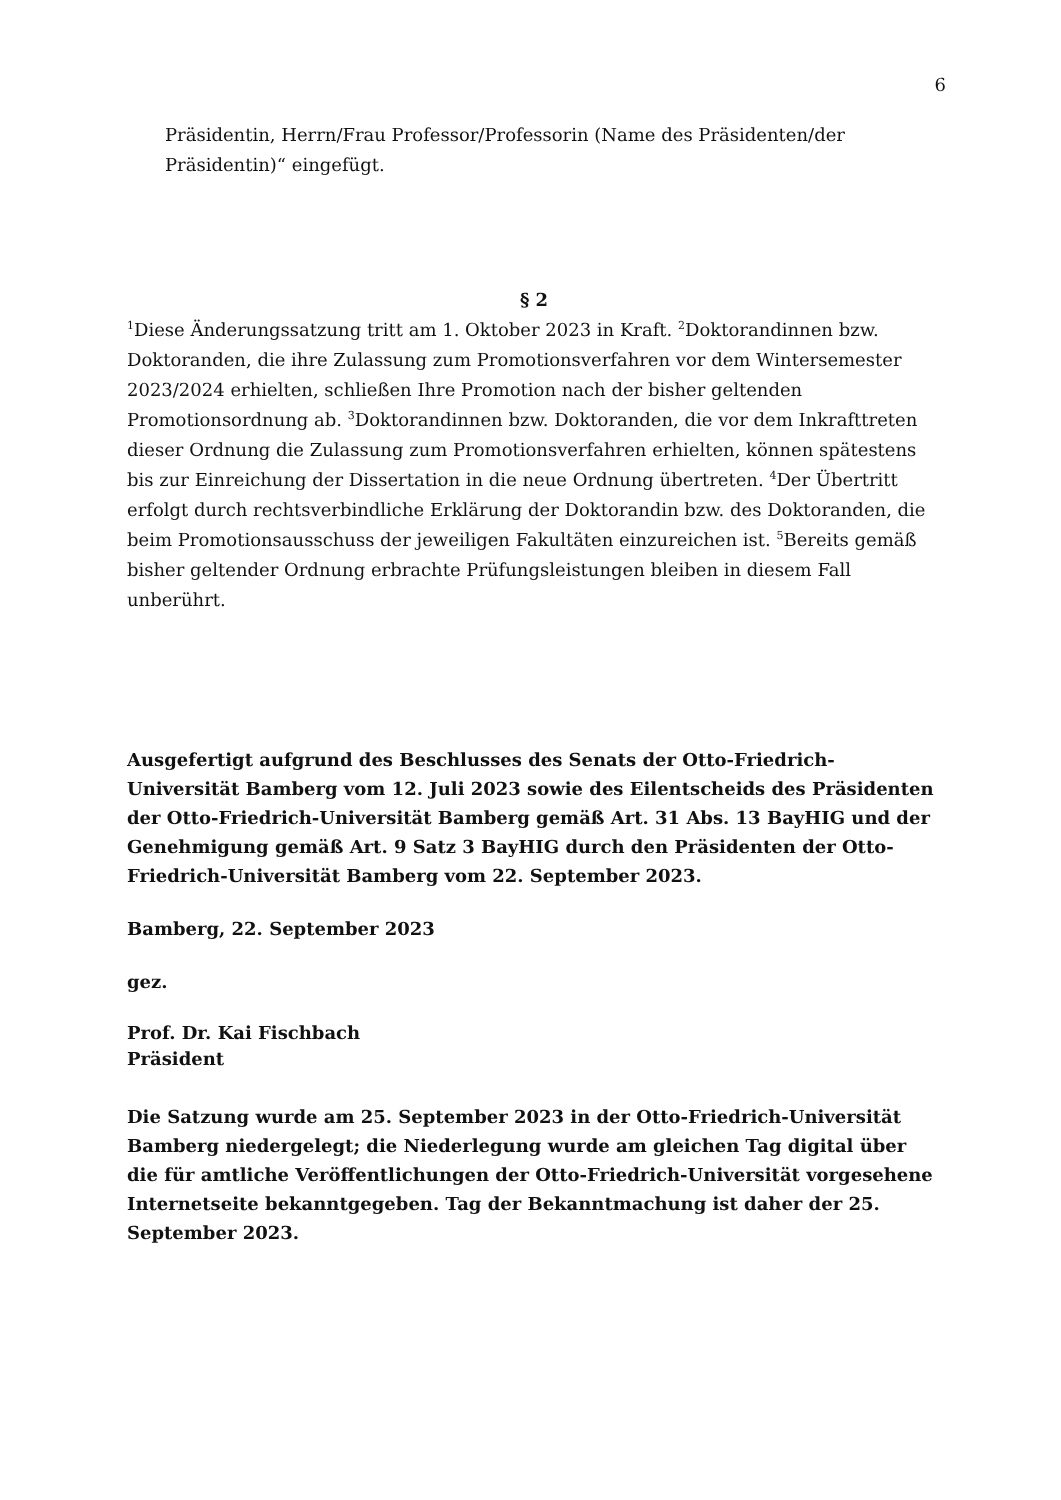6
Präsidentin, Herrn/Frau Professor/Professorin (Name des Präsidenten/der Präsidentin)“ eingefügt.
§ 2
<sup>1</sup> Diese Änderungssatzung tritt am 1. Oktober 2023 in Kraft. <sup>2</sup>Doktorandinnen bzw. Doktoranden, die ihre Zulassung zum Promotionsverfahren vor dem Wintersemester 2023/2024 erhielten, schließen Ihre Promotion nach der bisher geltenden Promotionsordnung ab. <sup>3</sup>Doktorandinnen bzw. Doktoranden, die vor dem Inkrafttreten dieser Ordnung die Zulassung zum Promotionsverfahren erhielten, können spätestens bis zur Einreichung der Dissertation in die neue Ordnung übertreten. <sup>4</sup>Der Übertritt erfolgt durch rechtsverbindliche Erklärung der Doktorandin bzw. des Doktoranden, die beim Promotionsausschuss der jeweiligen Fakultäten einzureichen ist. <sup>5</sup>Bereits gemäß bisher geltender Ordnung erbrachte Prüfungsleistungen bleiben in diesem Fall unberührt.
Ausgefertigt aufgrund des Beschlusses des Senats der Otto-Friedrich-Universität Bamberg vom 12. Juli 2023 sowie des Eilentscheids des Präsidenten der Otto-Friedrich-Universität Bamberg gemäß Art. 31 Abs. 13 BayHIG und der Genehmigung gemäß Art. 9 Satz 3 BayHIG durch den Präsidenten der Otto-Friedrich-Universität Bamberg vom 22. September 2023.
Bamberg, 22. September 2023
gez.
Prof. Dr. Kai Fischbach
Präsident
Die Satzung wurde am 25. September 2023 in der Otto-Friedrich-Universität Bamberg niedergelegt; die Niederlegung wurde am gleichen Tag digital über die für amtliche Veröffentlichungen der Otto-Friedrich-Universität vorgesehene Internetseite bekanntgegeben. Tag der Bekanntmachung ist daher der 25. September 2023.